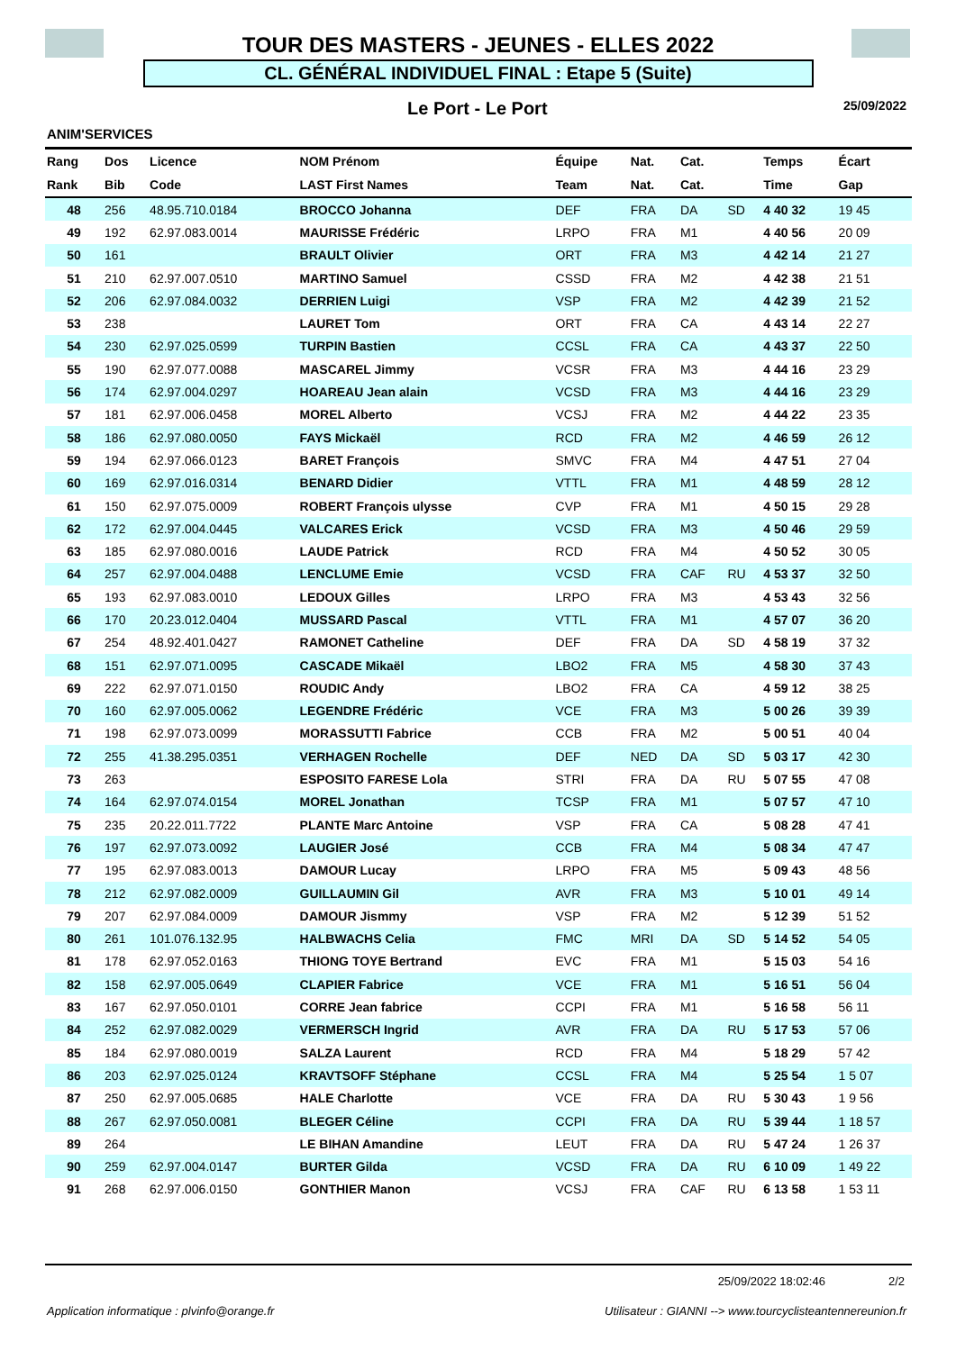TOUR DES MASTERS - JEUNES - ELLES 2022
CL. GÉNÉRAL INDIVIDUEL FINAL : Etape 5 (Suite)
Le Port - Le Port 25/09/2022
ANIM'SERVICES
| Rang | Dos | Licence | NOM Prénom | Équipe | Nat. | Cat. | | Temps | Écart |
| --- | --- | --- | --- | --- | --- | --- | --- | --- | --- |
| Rank | Bib | Code | LAST First Names | Team | Nat. | Cat. | | Time | Gap |
| 48 | 256 | 48.95.710.0184 | BROCCO Johanna | DEF | FRA | DA | SD | 4 40 32 | 19 45 |
| 49 | 192 | 62.97.083.0014 | MAURISSE Frédéric | LRPO | FRA | M1 | | 4 40 56 | 20 09 |
| 50 | 161 | | BRAULT Olivier | ORT | FRA | M3 | | 4 42 14 | 21 27 |
| 51 | 210 | 62.97.007.0510 | MARTINO Samuel | CSSD | FRA | M2 | | 4 42 38 | 21 51 |
| 52 | 206 | 62.97.084.0032 | DERRIEN Luigi | VSP | FRA | M2 | | 4 42 39 | 21 52 |
| 53 | 238 | | LAURET Tom | ORT | FRA | CA | | 4 43 14 | 22 27 |
| 54 | 230 | 62.97.025.0599 | TURPIN Bastien | CCSL | FRA | CA | | 4 43 37 | 22 50 |
| 55 | 190 | 62.97.077.0088 | MASCAREL Jimmy | VCSR | FRA | M3 | | 4 44 16 | 23 29 |
| 56 | 174 | 62.97.004.0297 | HOAREAU Jean alain | VCSD | FRA | M3 | | 4 44 16 | 23 29 |
| 57 | 181 | 62.97.006.0458 | MOREL Alberto | VCSJ | FRA | M2 | | 4 44 22 | 23 35 |
| 58 | 186 | 62.97.080.0050 | FAYS Mickaël | RCD | FRA | M2 | | 4 46 59 | 26 12 |
| 59 | 194 | 62.97.066.0123 | BARET François | SMVC | FRA | M4 | | 4 47 51 | 27 04 |
| 60 | 169 | 62.97.016.0314 | BENARD Didier | VTTL | FRA | M1 | | 4 48 59 | 28 12 |
| 61 | 150 | 62.97.075.0009 | ROBERT François ulysse | CVP | FRA | M1 | | 4 50 15 | 29 28 |
| 62 | 172 | 62.97.004.0445 | VALCARES Erick | VCSD | FRA | M3 | | 4 50 46 | 29 59 |
| 63 | 185 | 62.97.080.0016 | LAUDE Patrick | RCD | FRA | M4 | | 4 50 52 | 30 05 |
| 64 | 257 | 62.97.004.0488 | LENCLUME Emie | VCSD | FRA | CAF | RU | 4 53 37 | 32 50 |
| 65 | 193 | 62.97.083.0010 | LEDOUX Gilles | LRPO | FRA | M3 | | 4 53 43 | 32 56 |
| 66 | 170 | 20.23.012.0404 | MUSSARD Pascal | VTTL | FRA | M1 | | 4 57 07 | 36 20 |
| 67 | 254 | 48.92.401.0427 | RAMONET Catheline | DEF | FRA | DA | SD | 4 58 19 | 37 32 |
| 68 | 151 | 62.97.071.0095 | CASCADE Mikaël | LBO2 | FRA | M5 | | 4 58 30 | 37 43 |
| 69 | 222 | 62.97.071.0150 | ROUDIC Andy | LBO2 | FRA | CA | | 4 59 12 | 38 25 |
| 70 | 160 | 62.97.005.0062 | LEGENDRE Frédéric | VCE | FRA | M3 | | 5 00 26 | 39 39 |
| 71 | 198 | 62.97.073.0099 | MORASSUTTI Fabrice | CCB | FRA | M2 | | 5 00 51 | 40 04 |
| 72 | 255 | 41.38.295.0351 | VERHAGEN Rochelle | DEF | NED | DA | SD | 5 03 17 | 42 30 |
| 73 | 263 | | ESPOSITO FARESE Lola | STRI | FRA | DA | RU | 5 07 55 | 47 08 |
| 74 | 164 | 62.97.074.0154 | MOREL Jonathan | TCSP | FRA | M1 | | 5 07 57 | 47 10 |
| 75 | 235 | 20.22.011.7722 | PLANTE Marc Antoine | VSP | FRA | CA | | 5 08 28 | 47 41 |
| 76 | 197 | 62.97.073.0092 | LAUGIER José | CCB | FRA | M4 | | 5 08 34 | 47 47 |
| 77 | 195 | 62.97.083.0013 | DAMOUR Lucay | LRPO | FRA | M5 | | 5 09 43 | 48 56 |
| 78 | 212 | 62.97.082.0009 | GUILLAUMIN Gil | AVR | FRA | M3 | | 5 10 01 | 49 14 |
| 79 | 207 | 62.97.084.0009 | DAMOUR Jismmy | VSP | FRA | M2 | | 5 12 39 | 51 52 |
| 80 | 261 | 101.076.132.95 | HALBWACHS Celia | FMC | MRI | DA | SD | 5 14 52 | 54 05 |
| 81 | 178 | 62.97.052.0163 | THIONG TOYE Bertrand | EVC | FRA | M1 | | 5 15 03 | 54 16 |
| 82 | 158 | 62.97.005.0649 | CLAPIER Fabrice | VCE | FRA | M1 | | 5 16 51 | 56 04 |
| 83 | 167 | 62.97.050.0101 | CORRE Jean fabrice | CCPI | FRA | M1 | | 5 16 58 | 56 11 |
| 84 | 252 | 62.97.082.0029 | VERMERSCH Ingrid | AVR | FRA | DA | RU | 5 17 53 | 57 06 |
| 85 | 184 | 62.97.080.0019 | SALZA Laurent | RCD | FRA | M4 | | 5 18 29 | 57 42 |
| 86 | 203 | 62.97.025.0124 | KRAVTSOFF Stéphane | CCSL | FRA | M4 | | 5 25 54 | 1 5 07 |
| 87 | 250 | 62.97.005.0685 | HALE Charlotte | VCE | FRA | DA | RU | 5 30 43 | 1 9 56 |
| 88 | 267 | 62.97.050.0081 | BLEGER Céline | CCPI | FRA | DA | RU | 5 39 44 | 1 18 57 |
| 89 | 264 | | LE BIHAN Amandine | LEUT | FRA | DA | RU | 5 47 24 | 1 26 37 |
| 90 | 259 | 62.97.004.0147 | BURTER Gilda | VCSD | FRA | DA | RU | 6 10 09 | 1 49 22 |
| 91 | 268 | 62.97.006.0150 | GONTHIER Manon | VCSJ | FRA | CAF | RU | 6 13 58 | 1 53 11 |
25/09/2022 18:02:46 2/2
Application informatique : plvinfo@orange.fr Utilisateur : GIANNI --> www.tourcyclisteantennereunion.fr